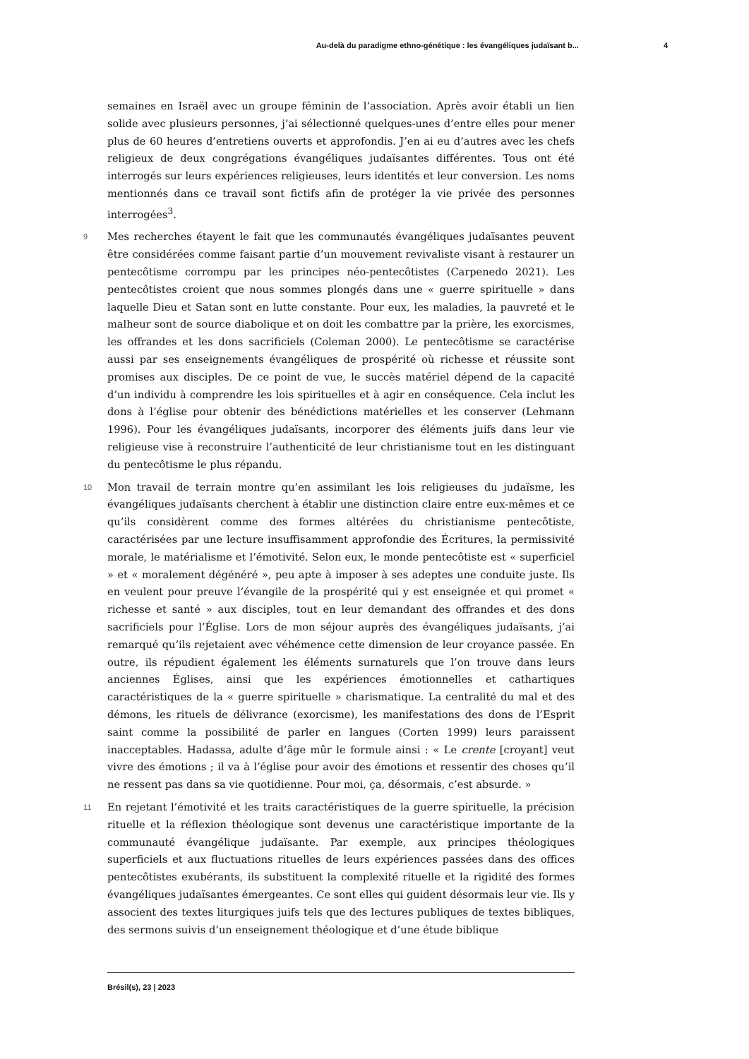Au-delà du paradigme ethno-génétique : les évangéliques judaïsant b... 4
semaines en Israël avec un groupe féminin de l’association. Après avoir établi un lien solide avec plusieurs personnes, j’ai sélectionné quelques-unes d’entre elles pour mener plus de 60 heures d’entretiens ouverts et approfondis. J’en ai eu d’autres avec les chefs religieux de deux congrégations évangéliques judaïsantes différentes. Tous ont été interrogés sur leurs expériences religieuses, leurs identités et leur conversion. Les noms mentionnés dans ce travail sont fictifs afin de protéger la vie privée des personnes interrogées<sup>3</sup>.
9 Mes recherches étayent le fait que les communautés évangéliques judaïsantes peuvent être considérées comme faisant partie d’un mouvement revivaliste visant à restaurer un pentecôtisme corrompu par les principes néo-pentecôtistes (Carpenedo 2021). Les pentecôtistes croient que nous sommes plongés dans une « guerre spirituelle » dans laquelle Dieu et Satan sont en lutte constante. Pour eux, les maladies, la pauvreté et le malheur sont de source diabolique et on doit les combattre par la prière, les exorcismes, les offrandes et les dons sacrificiels (Coleman 2000). Le pentecôtisme se caractérise aussi par ses enseignements évangéliques de prospérité où richesse et réussite sont promises aux disciples. De ce point de vue, le succès matériel dépend de la capacité d’un individu à comprendre les lois spirituelles et à agir en conséquence. Cela inclut les dons à l’église pour obtenir des bénédictions matérielles et les conserver (Lehmann 1996). Pour les évangéliques judaïsants, incorporer des éléments juifs dans leur vie religieuse vise à reconstruire l’authenticité de leur christianisme tout en les distinguant du pentecôtisme le plus répandu.
10 Mon travail de terrain montre qu’en assimilant les lois religieuses du judaïsme, les évangéliques judaïsants cherchent à établir une distinction claire entre eux-mêmes et ce qu’ils considèrent comme des formes altérées du christianisme pentecôtiste, caractérisées par une lecture insuffisamment approfondie des Écritures, la permissivité morale, le matérialisme et l’émotivité. Selon eux, le monde pentecôtiste est « superficiel » et « moralement dégénéré », peu apte à imposer à ses adeptes une conduite juste. Ils en veulent pour preuve l’évangile de la prospérité qui y est enseignée et qui promet « richesse et santé » aux disciples, tout en leur demandant des offrandes et des dons sacrificiels pour l’Église. Lors de mon séjour auprès des évangéliques judaïsants, j’ai remarqué qu’ils rejetaient avec véhémence cette dimension de leur croyance passée. En outre, ils répudient également les éléments surnaturels que l’on trouve dans leurs anciennes Églises, ainsi que les expériences émotionnelles et cathartiques caractéristiques de la « guerre spirituelle » charismatique. La centralité du mal et des démons, les rituels de délivrance (exorcisme), les manifestations des dons de l’Esprit saint comme la possibilité de parler en langues (Corten 1999) leurs paraissent inacceptables. Hadassa, adulte d’âge mûr le formule ainsi : « Le crente [croyant] veut vivre des émotions ; il va à l’église pour avoir des émotions et ressentir des choses qu’il ne ressent pas dans sa vie quotidienne. Pour moi, ça, désormais, c’est absurde. »
11 En rejetant l’émotivité et les traits caractéristiques de la guerre spirituelle, la précision rituelle et la réflexion théologique sont devenus une caractéristique importante de la communauté évangélique judaïsante. Par exemple, aux principes théologiques superficiels et aux fluctuations rituelles de leurs expériences passées dans des offices pentecôtistes exubérants, ils substituent la complexité rituelle et la rigidité des formes évangéliques judaïsantes émergeantes. Ce sont elles qui guident désormais leur vie. Ils y associent des textes liturgiques juifs tels que des lectures publiques de textes bibliques, des sermons suivis d’un enseignement théologique et d’une étude biblique
Brésil(s), 23 | 2023